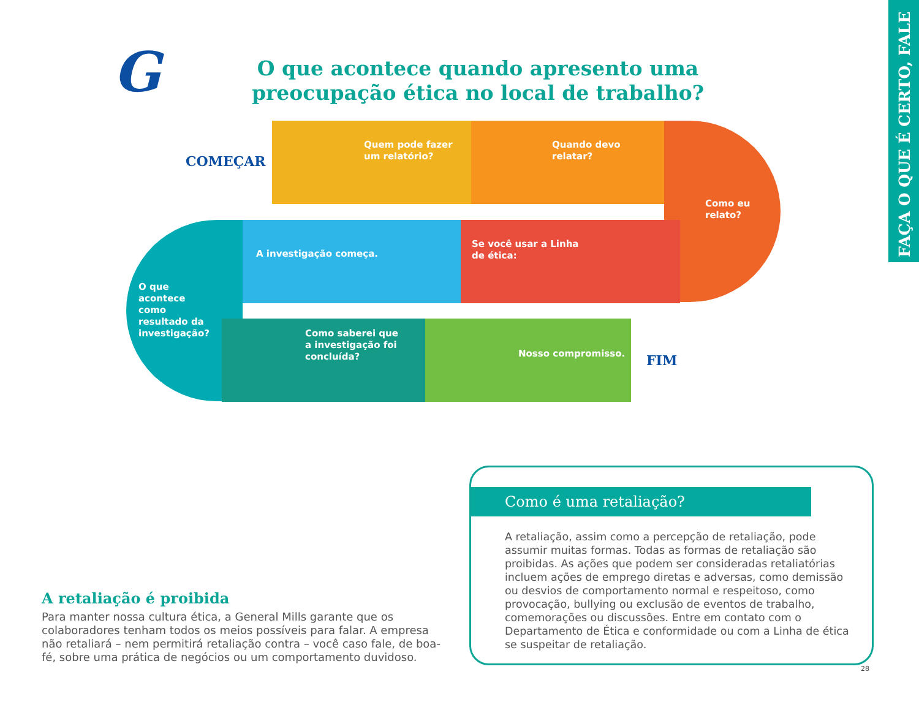FAÇA O QUE É CERTO, FALE
G
O que acontece quando apresento uma preocupação ética no local de trabalho?
COMEÇAR
Quem pode fazer
um relatório?
Quando devo
relatar?
Como eu
relato?
O que
acontece
como
resultado da
investigação?
A investigação começa.
Se você usar a Linha
de ética:
Como saberei que
a investigação foi
concluída?
Nosso compromisso.
FIM
A retaliação é proibida
Para manter nossa cultura ética, a General Mills garante que os colaboradores tenham todos os meios possíveis para falar. A empresa não retaliará – nem permitirá retaliação contra – você caso fale, de boa-fé, sobre uma prática de negócios ou um comportamento duvidoso.
Como é uma retaliação?
A retaliação, assim como a percepção de retaliação, pode assumir muitas formas. Todas as formas de retaliação são proibidas. As ações que podem ser consideradas retaliatórias incluem ações de emprego diretas e adversas, como demissão ou desvios de comportamento normal e respeitoso, como provocação, bullying ou exclusão de eventos de trabalho, comemorações ou discussões. Entre em contato com o Departamento de Ética e conformidade ou com a Linha de ética se suspeitar de retaliação.
28